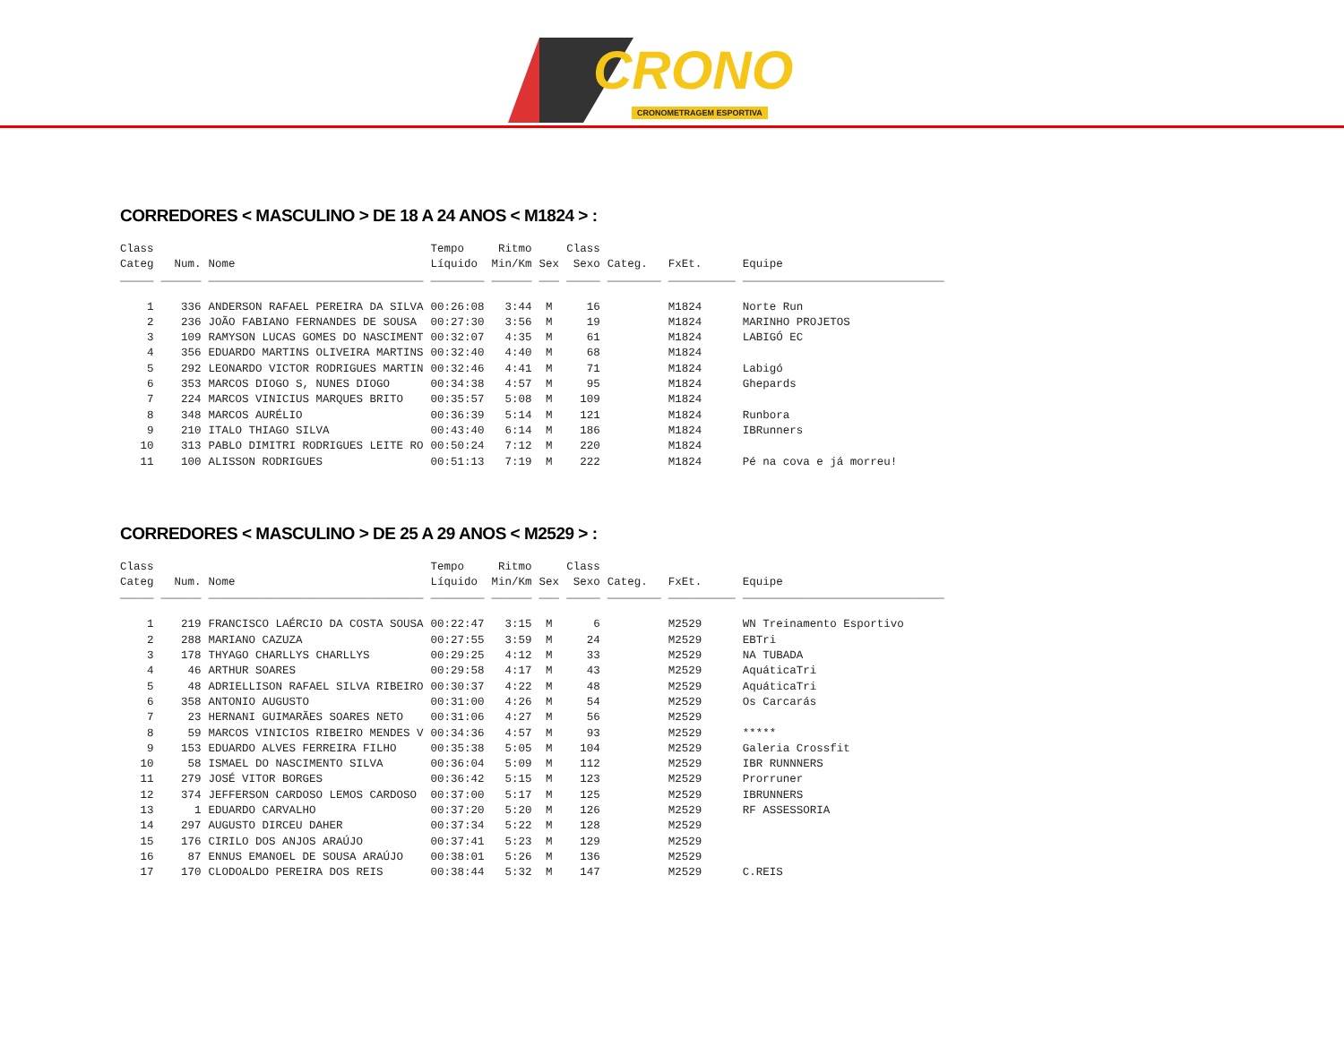CRONO
CRONOMETRAGEM ESPORTIVA
CORREDORES < MASCULINO > DE 18 A 24 ANOS < M1824 > :
| Class Categ | Num. | Nome | Tempo Líquido | Ritmo Min/Km | Sex | Class Sexo | Categ. | FxEt. | Equipe |
| --- | --- | --- | --- | --- | --- | --- | --- | --- | --- |
| _____ | ______ | ________________________________ | ________ | ______ | ___ | _____ | ________ | __________ | ______________________________ |
| 1 | 336 | ANDERSON RAFAEL PEREIRA DA SILVA | 00:26:08 | 3:44 | M | 16 | | M1824 | Norte Run |
| 2 | 236 | JOÃO FABIANO FERNANDES DE SOUSA | 00:27:30 | 3:56 | M | 19 | | M1824 | MARINHO PROJETOS |
| 3 | 109 | RAMYSON LUCAS GOMES DO NASCIMENT | 00:32:07 | 4:35 | M | 61 | | M1824 | LABIGÓ EC |
| 4 | 356 | EDUARDO MARTINS OLIVEIRA MARTINS | 00:32:40 | 4:40 | M | 68 | | M1824 | |
| 5 | 292 | LEONARDO VICTOR RODRIGUES MARTIN | 00:32:46 | 4:41 | M | 71 | | M1824 | Labigó |
| 6 | 353 | MARCOS DIOGO S, NUNES DIOGO | 00:34:38 | 4:57 | M | 95 | | M1824 | Ghepards |
| 7 | 224 | MARCOS VINICIUS MARQUES BRITO | 00:35:57 | 5:08 | M | 109 | | M1824 | |
| 8 | 348 | MARCOS AURÉLIO | 00:36:39 | 5:14 | M | 121 | | M1824 | Runbora |
| 9 | 210 | ITALO THIAGO SILVA | 00:43:40 | 6:14 | M | 186 | | M1824 | IBRunners |
| 10 | 313 | PABLO DIMITRI RODRIGUES LEITE RO | 00:50:24 | 7:12 | M | 220 | | M1824 | |
| 11 | 100 | ALISSON RODRIGUES | 00:51:13 | 7:19 | M | 222 | | M1824 | Pé na cova e já morreu! |
CORREDORES < MASCULINO > DE 25 A 29 ANOS < M2529 > :
| Class Categ | Num. | Nome | Tempo Líquido | Ritmo Min/Km | Sex | Class Sexo | Categ. | FxEt. | Equipe |
| --- | --- | --- | --- | --- | --- | --- | --- | --- | --- |
| _____ | ______ | ________________________________ | ________ | ______ | ___ | _____ | ________ | __________ | ______________________________ |
| 1 | 219 | FRANCISCO LAÉRCIO DA COSTA SOUSA | 00:22:47 | 3:15 | M | 6 | | M2529 | WN Treinamento Esportivo |
| 2 | 288 | MARIANO CAZUZA | 00:27:55 | 3:59 | M | 24 | | M2529 | EBTri |
| 3 | 178 | THYAGO CHARLLYS CHARLLYS | 00:29:25 | 4:12 | M | 33 | | M2529 | NA TUBADA |
| 4 | 46 | ARTHUR SOARES | 00:29:58 | 4:17 | M | 43 | | M2529 | AquáticaTri |
| 5 | 48 | ADRIELLISON RAFAEL SILVA RIBEIRO | 00:30:37 | 4:22 | M | 48 | | M2529 | AquáticaTri |
| 6 | 358 | ANTONIO AUGUSTO | 00:31:00 | 4:26 | M | 54 | | M2529 | Os Carcarás |
| 7 | 23 | HERNANI GUIMARÃES SOARES NETO | 00:31:06 | 4:27 | M | 56 | | M2529 | |
| 8 | 59 | MARCOS VINICIOS RIBEIRO MENDES V | 00:34:36 | 4:57 | M | 93 | | M2529 | ***** |
| 9 | 153 | EDUARDO ALVES FERREIRA FILHO | 00:35:38 | 5:05 | M | 104 | | M2529 | Galeria Crossfit |
| 10 | 58 | ISMAEL DO NASCIMENTO SILVA | 00:36:04 | 5:09 | M | 112 | | M2529 | IBR RUNNNERS |
| 11 | 279 | JOSÉ VITOR BORGES | 00:36:42 | 5:15 | M | 123 | | M2529 | Prorruner |
| 12 | 374 | JEFFERSON CARDOSO LEMOS CARDOSO | 00:37:00 | 5:17 | M | 125 | | M2529 | IBRUNNERS |
| 13 | 1 | EDUARDO CARVALHO | 00:37:20 | 5:20 | M | 126 | | M2529 | RF ASSESSORIA |
| 14 | 297 | AUGUSTO DIRCEU DAHER | 00:37:34 | 5:22 | M | 128 | | M2529 | |
| 15 | 176 | CIRILO DOS ANJOS ARAÚJO | 00:37:41 | 5:23 | M | 129 | | M2529 | |
| 16 | 87 | ENNUS EMANOEL DE SOUSA ARAÚJO | 00:38:01 | 5:26 | M | 136 | | M2529 | |
| 17 | 170 | CLODOALDO PEREIRA DOS REIS | 00:38:44 | 5:32 | M | 147 | | M2529 | C.REIS |